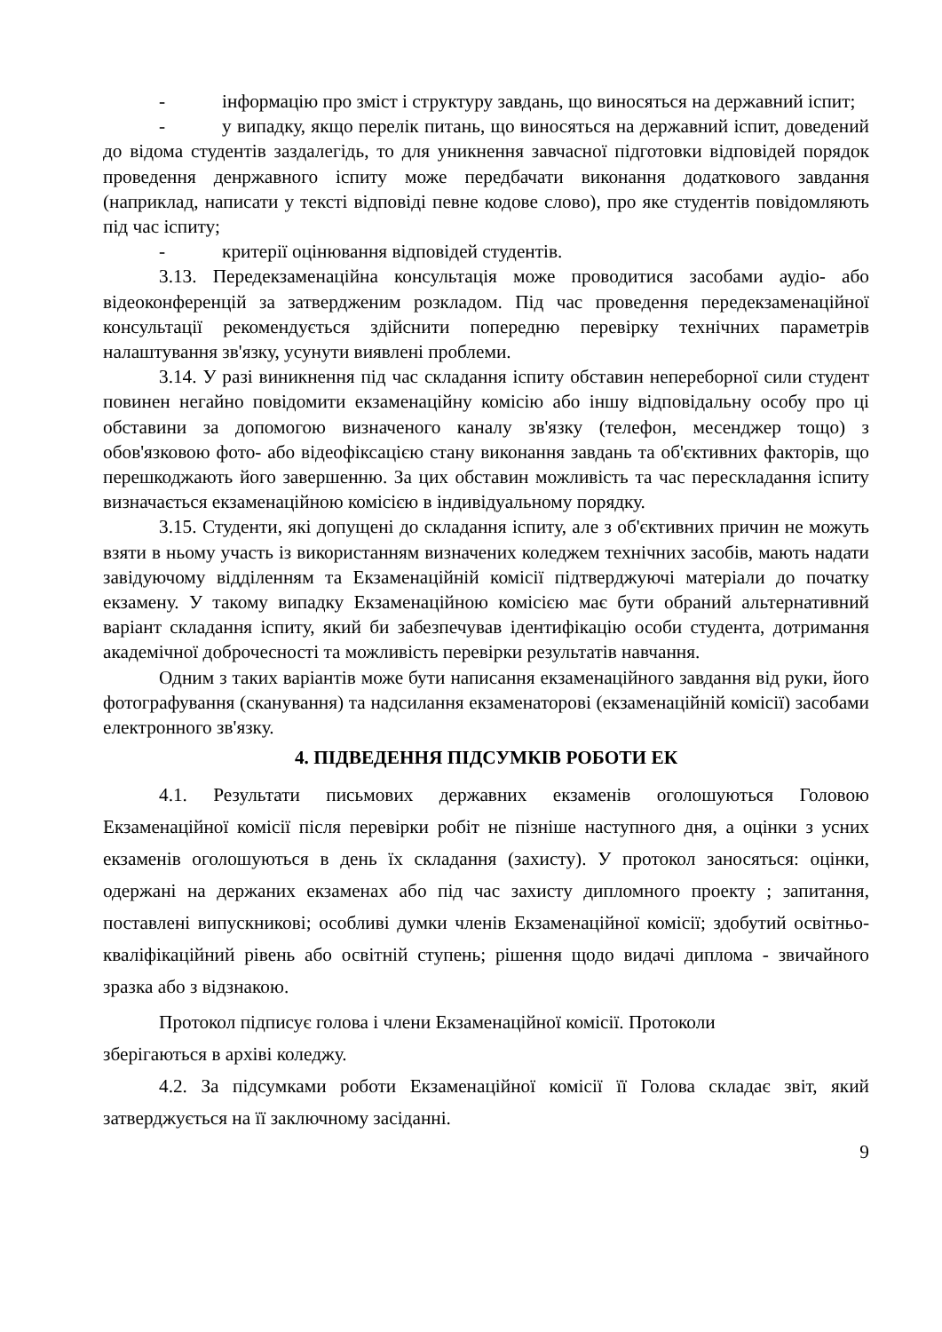- інформацію про зміст і структуру завдань, що виносяться на державний іспит;
- у випадку, якщо перелік питань, що виносяться на державний іспит, доведений до відома студентів заздалегідь, то для уникнення завчасної підготовки відповідей порядок проведення денржавного іспиту може передбачати виконання додаткового завдання (наприклад, написати у тексті відповіді певне кодове слово), про яке студентів повідомляють під час іспиту;
- критерії оцінювання відповідей студентів.
3.13. Передекзаменаційна консультація може проводитися засобами аудіо- або відеоконференцій за затвердженим розкладом. Під час проведення передекзаменаційної консультації рекомендується здійснити попередню перевірку технічних параметрів налаштування зв'язку, усунути виявлені проблеми.
3.14. У разі виникнення під час складання іспиту обставин непереборної сили студент повинен негайно повідомити екзаменаційну комісію або іншу відповідальну особу про ці обставини за допомогою визначеного каналу зв'язку (телефон, месенджер тощо) з обов'язковою фото- або відеофіксацією стану виконання завдань та об'єктивних факторів, що перешкоджають його завершенню. За цих обставин можливість та час перескладання іспиту визначається екзаменаційною комісією в індивідуальному порядку.
3.15. Студенти, які допущені до складання іспиту, але з об'єктивних причин не можуть взяти в ньому участь із використанням визначених коледжем технічних засобів, мають надати завідуючому відділенням та Екзаменаційній комісії підтверджуючі матеріали до початку екзамену. У такому випадку Екзаменаційною комісією має бути обраний альтернативний варіант складання іспиту, який би забезпечував ідентифікацію особи студента, дотримання академічної доброчесності та можливість перевірки результатів навчання.
Одним з таких варіантів може бути написання екзаменаційного завдання від руки, його фотографування (сканування) та надсилання екзаменаторові (екзаменаційній комісії) засобами електронного зв'язку.
4. ПІДВЕДЕННЯ ПІДСУМКІВ РОБОТИ ЕК
4.1. Результати письмових державних екзаменів оголошуються Головою Екзаменаційної комісії після перевірки робіт не пізніше наступного дня, а оцінки з усних екзаменів оголошуються в день їх складання (захисту). У протокол заносяться: оцінки, одержані на держаних екзаменах або під час захисту дипломного проекту ; запитання, поставлені випускникові; особливі думки членів Екзаменаційної комісії; здобутий освітньо-кваліфікаційний рівень або освітній ступень; рішення щодо видачі диплома - звичайного зразка або з відзнакою.
Протокол підписує голова і члени Екзаменаційної комісії. Протоколи
зберігаються в архіві коледжу.
4.2. За підсумками роботи Екзаменаційної комісії її Голова складає звіт, який затверджується на її заключному засіданні.
9